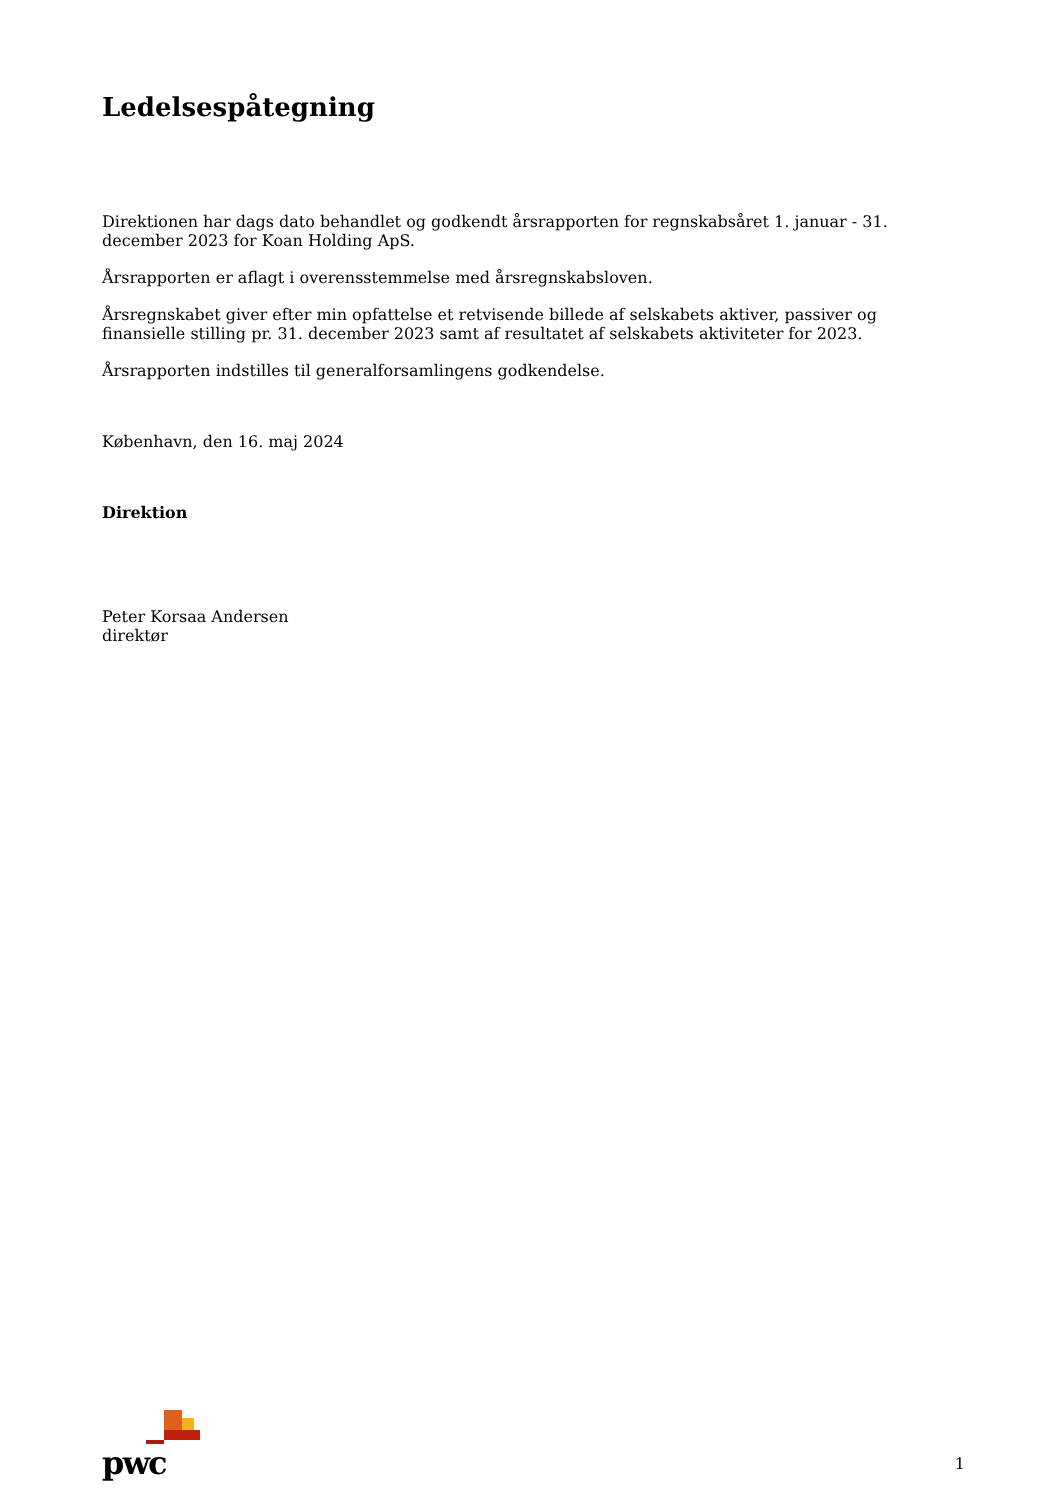Ledelsespåtegning
Direktionen har dags dato behandlet og godkendt årsrapporten for regnskabsåret 1. januar - 31. december 2023 for Koan Holding ApS.
Årsrapporten er aflagt i overensstemmelse med årsregnskabsloven.
Årsregnskabet giver efter min opfattelse et retvisende billede af selskabets aktiver, passiver og finansielle stilling pr. 31. december 2023 samt af resultatet af selskabets aktiviteter for 2023.
Årsrapporten indstilles til generalforsamlingens godkendelse.
København, den 16. maj 2024
Direktion
Peter Korsaa Andersen
direktør
pwc
1